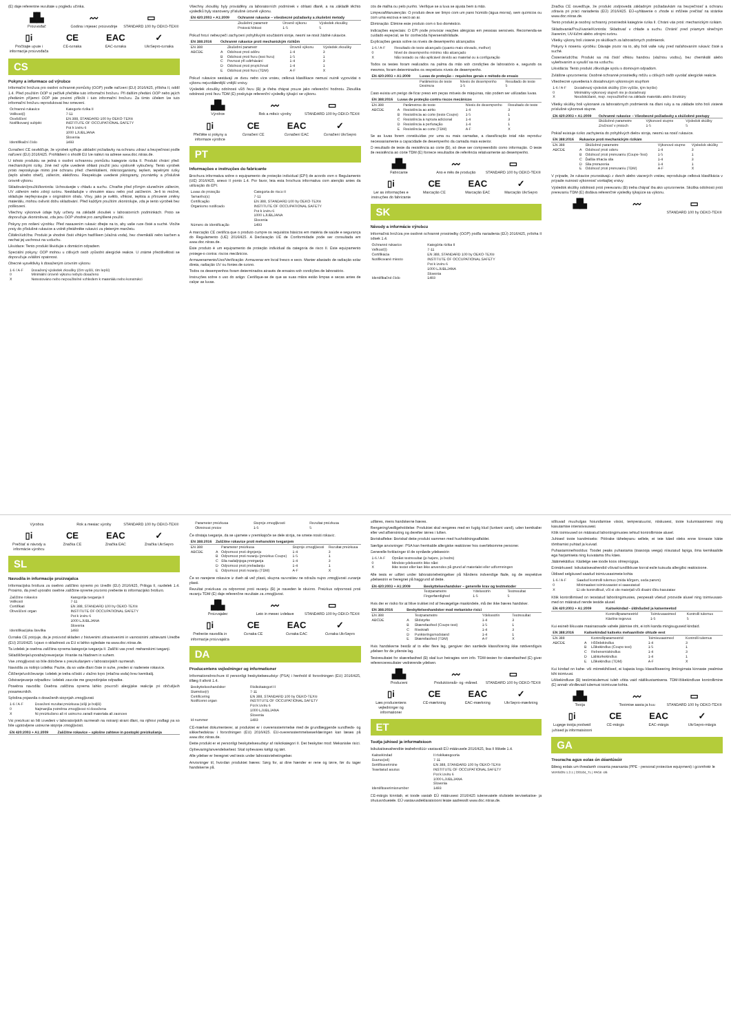(E) daje referentne rezultate u pogledu učinka.
▟▙
Proizvođač
〰
Godina i mjesec proizvodnje
▭
STANDARD 100 by OEKO-TEX®
▯i
Pročitajte upute i informacije proizvođača
CE
CE-oznaka
EAC
EAC-oznaka
✓
UkrSepro-oznaka
CS
Pokyny a informace od výrobce
Informační brožura pro osobní ochranné pomůcky (OOP) podle nařízení (EU) 2016/425, příloha II, oddíl 1.4. Před použitím OOP si pečlivě přečtěte tuto informační brožuru. Při dalším předání OOP nebo jejích předáním příjemci OOP jste povinni přiložit i tuto informační brožuru. Za tímto účelem lze tuto informační brožuru reprodukovat bez omezení.
| Ochranné rukavice | Kategorie rizika II |
| Velikost(i) | 7-11 |
| Osvědčení | EN 388, STANDARD 100 by OEKO-TEX® |
| Notifikovaný subjekt | INSTITUTE OF OCCUPATIONAL SAFETY Pot k izviru 6 1000 LJUBLJANA Slovenia |
| Identifikační číslo | 1493 |
Označení CE osvědčuje, že výrobek splňuje základní požadavky na ochranu zdraví a bezpečnost podle nařízení (EU) 2016/425. Prohlášení o shodě EU lze nalézt na adrese www.doc.nitras.de.
U tohoto produktu se jedná o osobní ochrannou pomůcku kategorie rizika II. Produkt chrání před: mechanickými riziky. Jiné než výše uvedené oblasti použití jsou výslovně vyloučeny. Tento výrobek proto neposkytuje mimo jiné ochranu před: chemikáliemi, mikroorganismy, teplem, tepelnými riziky (teplo a/nebo oheň), zářením, elektřinou. Respektujte uvedené piktogramy, poznámky a příslušné úrovně výkonu.
Skladování/použití/kontrola: Uchovávejte v chladu a suchu. Chraňte před přímým slunečním zářením, UV zářením nebo zdroji ozónu. Neskladujte v ohnutém stavu nebo pod zatížením. Je-li to možné, skladujte nepřepravujte v originálním obalu. Vlivy, jako je světlo, vlhkost, teplota a přirozené změny materiálu, mohou ovlivnit dobu skladování. Před každým použitím zkontrolujte, zda je tento výrobek bez poškození.
Všechny výkonové údaje byly určeny na základě zkoušek v laboratorních podmínkách. Proto se doporučuje zkontrolovat, zda jsou OOP vhodné pro zamýšlené použití.
Pokyny pro nošení výrobku: Před nasazením rukavic dbejte na to, aby vaše ruce čisté a suché. Vložte prsty do příslušné rukavice a volně přetáhněte rukavici za pleteným manžetu.
Čištění/údržba: Produkt je vhodné čistit vlhkým hadříkem (vlažná voda), bez chemikálií nebo karčem a nechat jej uschnout na vzduchu.
Likvidace: Tento produkt likvidujte s domácím odpadem.
Speciální pokyny: OOP mohou u citlivých osob způsobit alergické reakce. U známé přecitlivělosti se doporučuje zvláštní opatrnost.
Obecné vysvětlivky k dosaženým úrovním výkonu
| 1-6 / A-F | Dosažený výsledek zkoušky (čím vyšší, tím lepší) |
| 0 | Minimální úrovně výkonu nebylo dosaženo |
| X | Netestováno nebo nepoužitelné vzhledem k materiálu nebo konstrukci |
Všechny zkoušky byly prováděny za laboratorních podmínek v oblasti dlaně, a na základě těchto výsledků byly stanoveny příslušné úrovně výkonu.
| EN 420:2003 + A1:2009 | Ochranné rukavice – všeobecné požadavky a zkušební metody | | |
| | Zkušební parametr | Úrovně výkonu | Výsledek zkoušky |
| | Prstová hbitost | 1-5 | 5 |
Pokud hrozí nebezpečí zachycení pohyblivými součástmi stroje, nesmí se nosit žádné rukavice.
| EN 388:2016 | Ochranné rukavice proti mechanickým rizikům | | | |
| EN 388 | | Zkušební parametr | Úrovně výkonu | Výsledek zkoušky |
| ABCDE | A | Odolnost proti oděru | 1-4 | 3 |
| | B | Odolnost proti řezu (test řezu) | 1-5 | 1 |
| | C | Pevnost při odtrhávání | 1-4 | 3 |
| | D | Odolnost proti propíchnutí | 1-4 | 1 |
| | E | Odolnost proti řezu (TDM) | A-F | X |
Pokud rukavice sestávají ze dvou nebo více vrstev, celková klasifikace nemusí nutně vypovídat o výkonu nejvzdálenější vnější vrstvy.
Výsledek zkoušky odolnosti vůči řezu (B) je třeba chápat pouze jako referenční hodnotu. Zkouška odolnosti proti řezu TDM (E) poskytuje referenční výsledky týkající se výkonu.
▟▙
Výrobce
〰
Rok a měsíc výroby
▭
STANDARD 100 by OEKO-TEX®
▯i
Přečtěte si pokyny a informace výrobce
CE
Označení CE
EAC
Označení EAC
✓
Označení UkrSepro
PT
Informações e instruções do fabricante
Brochura informativa sobre o equipamento de proteção individual (EPI) de acordo com o Regulamento (UE) 2016/425, anexo II ponto 1.4. Por favor, leia esta brochura informativa com atenção antes da utilização do EPI.
| Luvas de proteção | Categoria de risco II |
| Tamanho(s) | 7-11 |
| Certificação | EN 388, STANDARD 100 by OEKO-TEX® |
| Organismo notificado | INSTITUTE OF OCCUPATIONAL SAFETY Pot k izviru 6 1000 LJUBLJANA Slovenia |
| Número de identificação | 1493 |
A marcação CE certifica que o produto cumpre os requisitos básicos em matéria de saúde e segurança do Regulamento (UE) 2016/425. A Declaração UE de Conformidade pode ser consultada em www.doc.nitras.de.
Este produto é um equipamento de proteção individual da categoria de risco II. Este equipamento protege-o contra: riscos mecânicos.
Armazenamento/Uso/Verificação: Armazenar em local fresco e seco. Manter afastado de radiação solar direta, radiação UV ou fontes de ozono.
Todos os desempenhos foram determinados através de ensaios sob condições de laboratório.
Instruções sobre o uso do artigo: Certifique-se de que as suas mãos estão limpas e secas antes de calçar as luvas.
cós de malha ou pelo punho. Verifique se a luva se ajusta bem à mão.
Limpeza/Manutenção: O produto deve ser limpo com um pano húmido (água morna), sem químicos ou com uma escova e seco ao ar.
Eliminação: Elimine este produto com o lixo doméstico.
Indicações especiais: O EPI pode provocar reações alérgicas em pessoas sensíveis. Recomenda-se cuidado especial, se for conhecida hipersensibilidade.
Explicações gerais sobre os níveis de desempenho alcançados
| 1-6 / A-F | Resultado de teste alcançado (quanto mais elevado, melhor) |
| 0 | Nível de desempenho mínimo não alcançado |
| X | Não testado ou não aplicável devido ao material ou à configuração |
Todos os testes foram realizados na palma da mão sob condições de laboratório e, segundo os mesmos, foram determinados os respetivos níveis de desempenho.
| EN 420:2003 + A1:2009 | Luvas de proteção – requisitos gerais e método de ensaio | | |
| | Parâmetros de teste | Níveis de desempenho | Resultado de teste |
| | Destreza | 1-5 | 5 |
Caso exista um perigo de ficar preso em peças móveis de máquinas, não podem ser utilizadas luvas.
| EN 388:2016 | Luvas de proteção contra riscos mecânicos | | | |
| EN 388 | | Parâmetros de teste | Níveis de desempenho | Resultado de teste |
| ABCDE | A | Resistência ao atrito | 1-4 | 3 |
| | B | Resistência ao corte (teste Coupe) | 1-5 | 1 |
| | C | Resistência à ruptura adicional | 1-4 | 3 |
| | D | Resistência à perfuração | 1-4 | 1 |
| | E | Resistência ao corte (TDM) | A-F | X |
Se as luvas forem constituídas por uma ou mais camadas, a classificação total não reproduz necessariamente a capacidade de desempenho da camada mais exterior.
O resultado de teste da resistência ao corte (B), só deve ser compreendido como informação. O teste de resistência ao corte TDM (E) fornece resultados de referência relativamente ao desempenho.
▟▙
Fabricante
〰
Ano e mês de produção
▭
STANDARD 100 by OEKO-TEX®
▯i
Ler as informações e instruções do fabricante
CE
Marcação CE
EAC
Marcação EAC
✓
Marcação UkrSepro
SK
Návody a informácie výrobcu
Informačná brožúra pre osobné ochranné prostriedky (OOP) podľa nariadenia (EÚ) 2016/425, príloha II odsek 1.4.
| Ochranné rukavice | Kategória rizika II |
| Veľkosť(i) | 7-11 |
| Certifikácia | EN 388, STANDARD 100 by OEKO-TEX® |
| Notifikované miesto | INSTITUTE OF OCCUPATIONAL SAFETY Pot k izviru 6 1000 LJUBLJANA Slovenia |
| Identifikačné číslo | 1493 |
Značka CE osvedčuje, že produkt zodpovedá základným požiadavkám na bezpečnosť a ochranu zdravia pri práci nariadenia (EÚ) 2016/425. EÚ-vyhlásenie o zhode si môžete prečítať na stránke www.doc.nitras.de.
Tento produkt je osobný ochranný prostriedok kategórie rizika II. Chráni vás proti: mechanickým rizikám.
Skladovanie/Používanie/Kontrola: Skladovať v chlade a suchu. Chrániť pred priamym slnečným žiarením, UV-lúčmi alebo zdrojmi ozónu.
Všetky výkony boli zistené po skúškach za laboratórnych podmienok.
Pokyny k noseniu výrobku: Dávajte pozor na to, aby boli vaše ruky pred naťahovaním rukavíc čisté a suché.
Čistenie/údržba: Produkt sa má čistiť vlhkou handrou (vlažnou vodou), bez chemikálií alebo vykefovaním a vysušiť sa na vzduchu.
Likvidácia: Tento produkt zlikvidujte spolu s domovým odpadom.
Zvláštne upozornenia: Osobné ochranné prostriedky môžu u citlivých osôb vyvolať alergické reakcie.
Všeobecné vysvetlenia k dosiahnutým výkonovým stupňom
| 1-6 / A-F | Dosiahnutý výsledok skúšky (čím vyššie, tým lepšie) |
| 0 | Minimálny výkonový stupeň nie je dosiahnutý |
| X | Neodskúšané, resp. nepoužiteľné na základe materiálu alebo štruktúry |
Všetky skúšky boli vykonané za laboratórnych podmienok na dlani ruky a na základe toho boli zistené príslušné výkonové stupne.
| EN 420:2003 + A1:2009 | Ochranné rukavice – Všeobecné požiadavky a skúšobné postupy | | |
| | Skúšobné parametre | Výkonové stupne | Výsledok skúšky |
| | Zručnosť v prstoch | 1-5 | 5 |
Pokiaľ existuje riziko zachytenia do pohyblivých dielov stroja, nesmú sa nosiť rukavice.
| EN 388:2016 | Rukavice proti mechanickým rizikám | | | |
| EN 388 | | Skúšobné parametre | Výkonové stupne | Výsledok skúšky |
| ABCDE | A | Odolnosť proti oderu | 1-4 | 3 |
| | B | Odolnosť proti prerezaniu (Coupe-Test) | 1-5 | 1 |
| | C | Ďalšia trhacia sila | 1-4 | 3 |
| | D | Sila prerazenia | 1-4 | 1 |
| | E | Odolnosť proti prerezaniu (TDM) | A-F | X |
V prípade, že rukavice pozostávajú z dvoch alebo viacerých vrstiev, reprodukuje celková klasifikácia v prípade nutnosti výkonnosť vonkajšej vrstvy.
Výsledok skúšky odolnosti proti prerezaniu (B) treba chápať iba ako upozornenie. Skúška odolnosti proti prerezaniu TDM (E) dodáva referenčné výsledky týkajúce sa výkonu.
▟▙
〰
▭
STANDARD 100 by OEKO-TEX®
Výrobca
Rok a mesiac výroby
STANDARD 100 by OEKO-TEX®
▯i
Prečítať si návody a informácie výrobcu
CE
Značka CE
EAC
Značka EAC
✓
Značka UkrSepro
SL
Navodila in informacije proizvajalca
Informacijska brošura za osebno zaščitno opremo po Uredbi (EU) 2016/425, Priloga II, razdelek 1.4. Prosimo, da pred uporabo osebne zaščitne opreme pozorno preberite to informacijsko brošuro.
| Zaščitne rokavice | Kategorija tveganja II |
| Velikosti | 7-11 |
| Certifikati | EN 388, STANDARD 100 by OEKO-TEX® |
| Obveščeni organ | INSTITUTE OF OCCUPATIONAL SAFETY Pot k izviru 6 1000 LJUBLJANA Slovenia |
| Identifikacijska številka | 1493 |
Oznaka CE potrjuje, da je proizvod skladen z bistvenimi zdravstvenimi in varnostnimi zahtevami Uredbe (EU) 2016/425. Izjavo o skladnosti za EU si lahko ogledate na www.doc.nitras.de.
Ta izdelek je osebna zaščitna oprema kategorije tveganja II. Zaščiti vas pred: mehanskimi tveganji.
Skladiščenje/uporaba/preverjanje: Hranite na hladnem in suhem.
Vse zmogljivosti so bile določene s preizkušanjem v laboratorijskih razmerah.
Navodila za nošnjo izdelka: Pazite, da so vaše dlani čiste in suhe, preden si nadenete rokavice.
Čiščenje/vzdrževanje: Izdelek je treba očistiti z vlažno krpo (mlačna voda) brez kemikalij.
Odstranjevanje odpadkov: Izdelek zavrzite me gospodinjske odpadke.
Posebna navodila: Osebna zaščitna oprema lahko povzroči alergijske reakcije pri občutljivih posameznikih.
Splošna pojasnila o doseženih stopnjah zmogljivosti
| 1-6 / A-F | Doseženi rezultat preizkusa (višji je boljši) |
| 0 | Najmanjša potrebna zmogljivost ni dosežena |
| X | Ni preizkušeno ali ni ustrezno zaradi materiala ali zasnove |
Vsi preizkusi so bili izvedeni v laboratorijskih razmerah na notranji strani dlani, na njihovi podlagi pa so bile ugotovljene ustrezne stopnje zmogljivosti.
| EN 420:2003 + A1:2009 | Zaščitne rokavice – splošne zahteve in postopki preizkušanja |
| | Parameter preizkusa | Stopnje zmogljivosti | Rezultat preizkusa |
| | Okretnost prstov | 1-5 | 5 |
Če obstaja tveganje, da se ujamete v premikajoče se dele stroja, ne smete nositi rokavic.
| EN 388:2016 | Zaščitne rokavice proti mehanskim tveganjem | | | |
| EN 388 | | Parameter preizkusa | Stopnje zmogljivosti | Rezultat preizkusa |
| ABCDE | A | Odpornost proti drgnjenju | 1-4 | 3 |
| | B | Odpornost proti rezanju (preizkus Coupe) | 1-5 | 1 |
| | C | Sila nadaljnjega pretrganja | 1-4 | 3 |
| | D | Odpornost proti prebadanju | 1-4 | 1 |
| | E | Odpornost proti rezanju (TDM) | A-F | X |
Če so narejene rokavice iz dveh ali več plasti, skupna razvrstitev ne odraža nujno zmogljivosti zunanje plasti.
Rezultat preizkusa za odpornost proti rezanju (B) je naveden le okvirno. Preizkus odpornosti proti rezanju TDM (E) daje referenčne rezultate za zmogljivost.
▟▙
Proizvajalec
〰
Leto in mesec izdelave
▭
STANDARD 100 by OEKO-TEX®
▯i
Preberite navodila in informacije proizvajalca
CE
Oznaka CE
EAC
Oznaka EAC
✓
Oznaka UkrSepro
DA
Producentens vejledninger og informationer
Informationsbrochure til personligt beskyttelsesudstyr (PSA) i henhold til forordningen (EU) 2016/425, tillæg II afsnit 1.4.
| Beskyttelseshandsker | Risikokategori II |
| Størrelse(r) | 7-11 |
| Certificering | EN 388, STANDARD 100 by OEKO-TEX® |
| Notificeret organ | INSTITUTE OF OCCUPATIONAL SAFETY Pot k izviru 6 1000 LJUBLJANA Slovenia |
| Id-nummer | 1493 |
CE-mærket dokumenterer, at produktet er i overensstemmelse med de grundlæggende sundheds- og sikkerhedskrav i forordningen (EU) 2016/425. EU-overensstemmelseserklæringen kan læses på www.doc.nitras.de.
Dette produkt er et personligt beskyttelsesudstyr af risikokategori II. Det beskytter mod: Mekaniske risici.
Opbevaring/anvendelse/test: Skal opbevares køligt og tørt.
Alle ydelser er beregnet ved tests under laboratoriebetingelser.
Anvisninger til, hvordan produktet bæres: Sørg for, at dine hænder er rene og tørre, før du tager handskerne på.
udføres, mens handskerne bæres.
Rengøring/vedligeholdelse: Produktet skal rengøres med en fugtig klud (lunkent vand), uden kemikalier eller ved afbørstning og derefter tørres i luften.
Bortskaffelse: Bortskaf dette produkt sammen med husholdningsaffaldet.
Særlige anvisninger: PSA kan fremkalde allergiske reaktioner hos overfølsomme personer.
Generelle forklaringer til de opnåede ydelsestrin
| 1-6 / A-F | Opnået testresultat (jo højere, jo bedre) |
| 0 | Mindste-ydelsestrin ikke nået |
| X | Ikke testet eller kan ikke anvendes på grund af materialet eller udformningen |
Alle tests er udført under laboratoriebetingelser på håndens indvendige flade, og de respektive ydelsestrin er beregnet på baggrund af dette.
| EN 420:2003 + A1:2009 | Beskyttelseshandsker – generelle krav og testmetoder | | |
| | Testparametre | Ydelsestrin | Testresultat |
| | Fingerfærdighed | 1-5 | 5 |
Hvis der er risiko for at blive trukket ind af bevægelige maskindele, må der ikke bæres handsker.
| EN 388:2016 | Beskyttelseshandsker mod mekaniske risici | | | |
| EN 388 | | Testparametre | Ydelsestrin | Testresultat |
| ABCDE | A | Slidstyrke | 1-4 | 3 |
| | B | Skærefasthed (Coupe-test) | 1-5 | 1 |
| | C | Rivekraft | 1-4 | 3 |
| | D | Punkteringsmodstand | 1-4 | 1 |
| | E | Skærefasthed (TDM) | A-F | X |
Hvis handskerne består af to eller flere lag, gengiver den samlede klassificering ikke nødvendigvis ydelsen for de yderste lag.
Testresultatet for skærefasthed (B) skal kun betragtes som info. TDM-testen for skærefasthed (E) giver referenceresultater vedrørende ydelsen.
▟▙
Producent
〰
Produktionsår- og -måned.
▭
STANDARD 100 by OEKO-TEX®
▯i
Læs producentens vejledninger og informationer
CE
CE-mærkning
EAC
EAC-mærkning
✓
UkrSepro-mærkning
ET
Tootja juhised ja informatsioon
Isikukaitsevahendite teabebrošüür vastavalt EÜ määrusele 2016/425, lisa II lõikele 1.4.
| Kaitsekindad | II riskikategooria |
| Suurus(ed) | 7-11 |
| Sertifitseerimine | EN 388, STANDARD 100 by OEKO-TEX® |
| Teavitatud asutus | INSTITUTE OF OCCUPATIONAL SAFETY Pot k izviru 6 1000 LJUBLJANA Slovenia |
| Identifitseerimisnumber | 1493 |
CE-märgis kinnitab, et toode vastab EÜ määrusest 2016/425 tulenevatele olulistele tervisekaitse- ja ohutusnõuetele. EÜ vastavusdeklaratsiooni leiate aadressilt www.doc.nitras.de.
sõltuvad muuhulgas hoiundamise viisist, temperatuurist, niiskusest, toote kulumisastmest ning kasutamise intensiivsusest.
Kõik toimivused on määratud laboritingimustes tehtud kontrollimiste alusel.
Juhised toote kandmiseks: Pöörake tähelepanu sellele, et teie käed oleks enne kinnaste kätte tõmbamist puhtad ja kuivad.
Puhastamine/hooldus: Toodet peaks puhastama (toasooja veega) niisutatud lapiga, ilma kemikaalide ega harjamiseta ning kuivatama õhu käes.
Jäätmekäitlus: Käidelge see toode koos olmeprügiga.
Erimärkused: Isikukaitsevahendid võivad tundlikkuse korral esile kutsuda allergilisi reaktsioone.
Üldised selgitused saadud toimivusastmete kohta
| 1-6 / A-F | Saadud kontrolli tulemus (mida kõrgem, seda parem) |
| 0 | Minimaalset toimivusastet ei saavutatud |
| X | Ei ole kontrollitud, või ei ole materjali või disaini tõttu kasutatav |
Kõik kontrollimised on teostatud laboritingimustes, peopesalt võetud proovide alusel ning toimivusast­med on määratud nende testide alusel.
| EN 420:2003 + A1:2009 | Kaitsekindad - üldnõuded ja katsemeetod | | |
| | Kontrolliparameetrid | Toimivusastmed | Kontrolli tulemus |
| | Käeline tegevus | 1-5 | 5 |
Kui esineb liikuvate masinaosade vahele jäämise oht, ei tohi kanda mingisuguseid kindaid.
| EN 388:2016 | Kaitsekindad kaitseks mehaaniliste ohtude eest | | | |
| EN 388 | | Kontrolliparameetrid | Toimivusastmed | Kontrolli tulemus |
| ABCDE | A | Hõõrdekindlus | 1-4 | 3 |
| | B | Lõikekindlus (Coupe test) | 1-5 | 1 |
| | C | Rebenemiskindlus | 1-4 | 3 |
| | D | Läbitorkekindlus | 1-4 | 1 |
| | E | Lõikekindlus (TDM) | A-F | X |
Kui kindad on kahe- või mitmekihilised, ei kajasta kogu klassifitseering ilmtingimata kinnaste pealmise kihi toimivust.
Lõikekindluse (B) testimistulemusi tuleb võtta vaid näitlikustamisena. TDM-lõikekindluse kontrollimine (E) annab võrdlevaid tulemusi toimivuse kohta.
▟▙
Tootja
〰
Tootmise aasta ja kuu
▭
STANDARD 100 by OEKO-TEX®
▯i
Lugege tootja poolseid juhised ja informatsiooni
CE
CE-märgis
EAC
EAC-märgis
✓
UkrSepro-märgis
GA
Treoracha agus eolas ón déantúsóir
Bileog eolais um threalamh cosanta pearsanta (PPE - personal protective equipment) i gcomhréir le
VERSION 1.2.1 | 220104_TL | PAGE 4/6